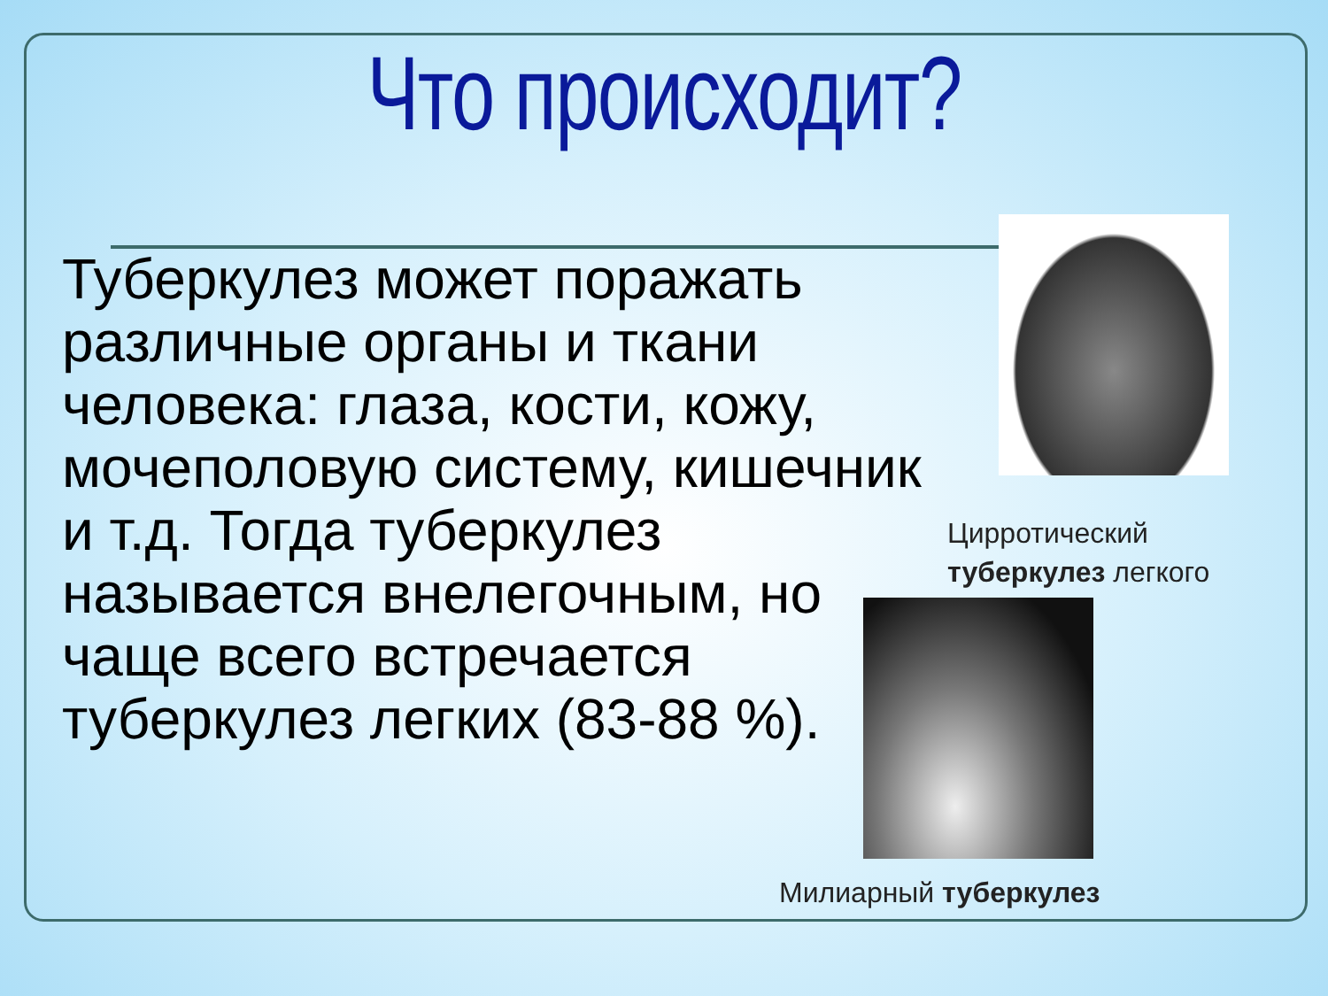Что происходит?
Туберкулез может поражать различные органы и ткани человека: глаза, кости, кожу, мочеполовую систему, кишечник и т.д. Тогда туберкулез называется внелегочным, но чаще всего встречается туберкулез легких (83-88 %).
Цирротический
туберкулез легкого
Милиарный туберкулез